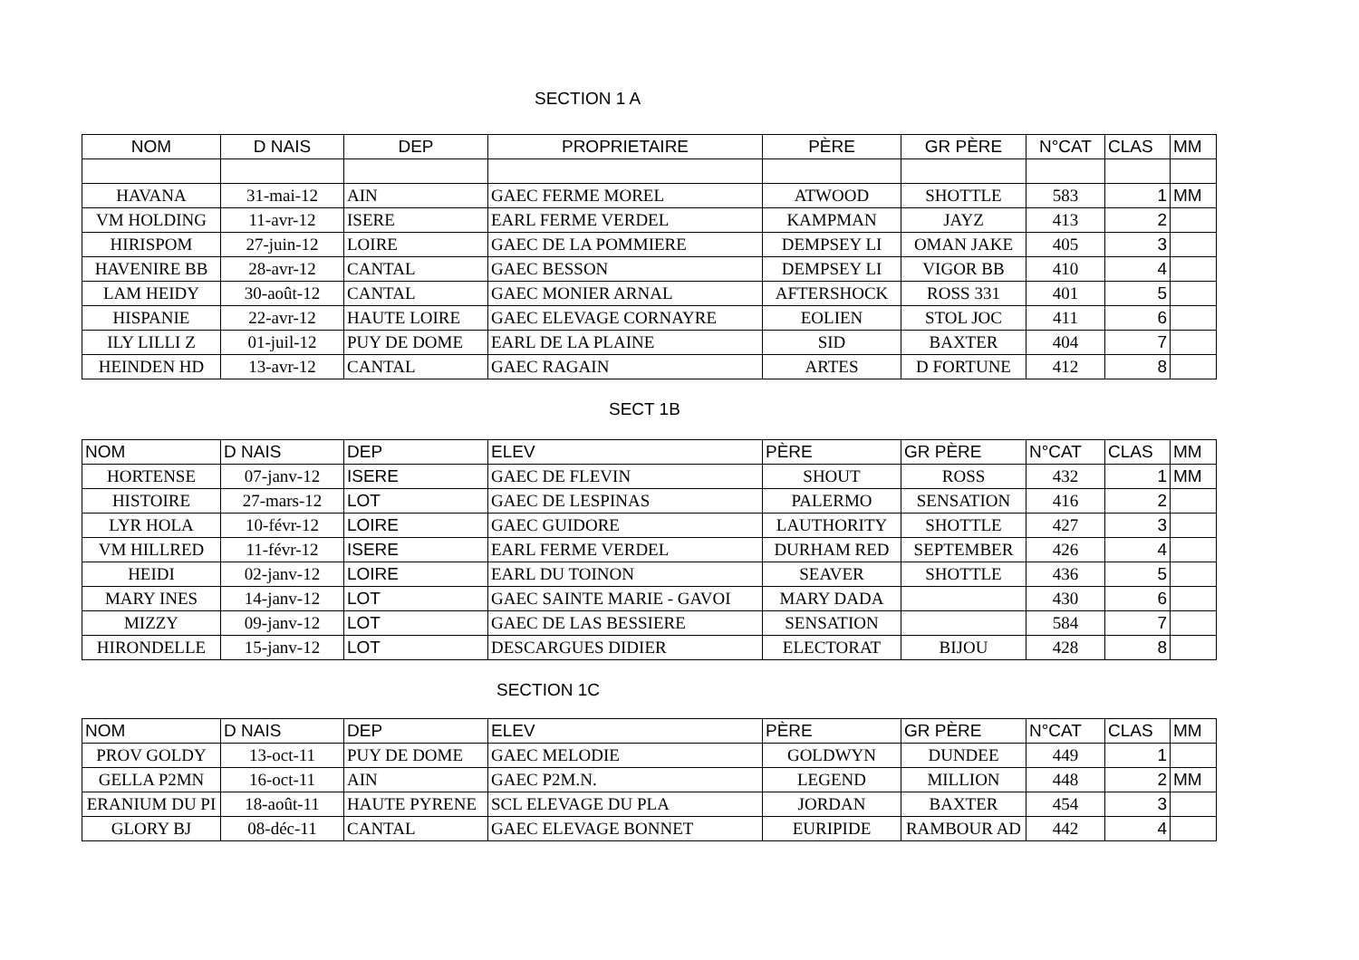SECTION 1 A
| NOM | D NAIS | DEP | PROPRIETAIRE | PÈRE | GR PÈRE | N°CAT | CLAS | MM |
| --- | --- | --- | --- | --- | --- | --- | --- | --- |
| HAVANA | 31-mai-12 | AIN | GAEC FERME MOREL | ATWOOD | SHOTTLE | 583 | 1 | MM |
| VM HOLDING | 11-avr-12 | ISERE | EARL FERME VERDEL | KAMPMAN | JAYZ | 413 | 2 | |
| HIRISPOM | 27-juin-12 | LOIRE | GAEC DE LA POMMIERE | DEMPSEY LI | OMAN JAKE | 405 | 3 | |
| HAVENIRE BB | 28-avr-12 | CANTAL | GAEC BESSON | DEMPSEY LI | VIGOR BB | 410 | 4 | |
| LAM HEIDY | 30-août-12 | CANTAL | GAEC MONIER ARNAL | AFTERSHOCK | ROSS 331 | 401 | 5 | |
| HISPANIE | 22-avr-12 | HAUTE LOIRE | GAEC ELEVAGE CORNAYRE | EOLIEN | STOL JOC | 411 | 6 | |
| ILY LILLI Z | 01-juil-12 | PUY DE DOME | EARL DE LA PLAINE | SID | BAXTER | 404 | 7 | |
| HEINDEN HD | 13-avr-12 | CANTAL | GAEC RAGAIN | ARTES | D FORTUNE | 412 | 8 | |
SECT 1B
| NOM | D NAIS | DEP | ELEV | PÈRE | GR PÈRE | N°CAT | CLAS | MM |
| --- | --- | --- | --- | --- | --- | --- | --- | --- |
| HORTENSE | 07-janv-12 | ISERE | GAEC DE FLEVIN | SHOUT | ROSS | 432 | 1 | MM |
| HISTOIRE | 27-mars-12 | LOT | GAEC DE LESPINAS | PALERMO | SENSATION | 416 | 2 | |
| LYR HOLA | 10-févr-12 | LOIRE | GAEC GUIDORE | LAUTHORITY | SHOTTLE | 427 | 3 | |
| VM HILLRED | 11-févr-12 | ISERE | EARL FERME VERDEL | DURHAM RED | SEPTEMBER | 426 | 4 | |
| HEIDI | 02-janv-12 | LOIRE | EARL DU TOINON | SEAVER | SHOTTLE | 436 | 5 | |
| MARY INES | 14-janv-12 | LOT | GAEC SAINTE MARIE - GAVOI | MARY DADA | | 430 | 6 | |
| MIZZY | 09-janv-12 | LOT | GAEC DE LAS BESSIERE | SENSATION | | 584 | 7 | |
| HIRONDELLE | 15-janv-12 | LOT | DESCARGUES DIDIER | ELECTORAT | BIJOU | 428 | 8 | |
SECTION 1C
| NOM | D NAIS | DEP | ELEV | PÈRE | GR PÈRE | N°CAT | CLAS | MM |
| --- | --- | --- | --- | --- | --- | --- | --- | --- |
| PROV GOLDY | 13-oct-11 | PUY DE DOME | GAEC MELODIE | GOLDWYN | DUNDEE | 449 | 1 | |
| GELLA P2MN | 16-oct-11 | AIN | GAEC P2M.N. | LEGEND | MILLION | 448 | 2 | MM |
| ERANIUM DU PI | 18-août-11 | HAUTE PYRENE | SCL ELEVAGE DU PLA | JORDAN | BAXTER | 454 | 3 | |
| GLORY BJ | 08-déc-11 | CANTAL | GAEC ELEVAGE BONNET | EURIPIDE | RAMBOUR AD | 442 | 4 | |